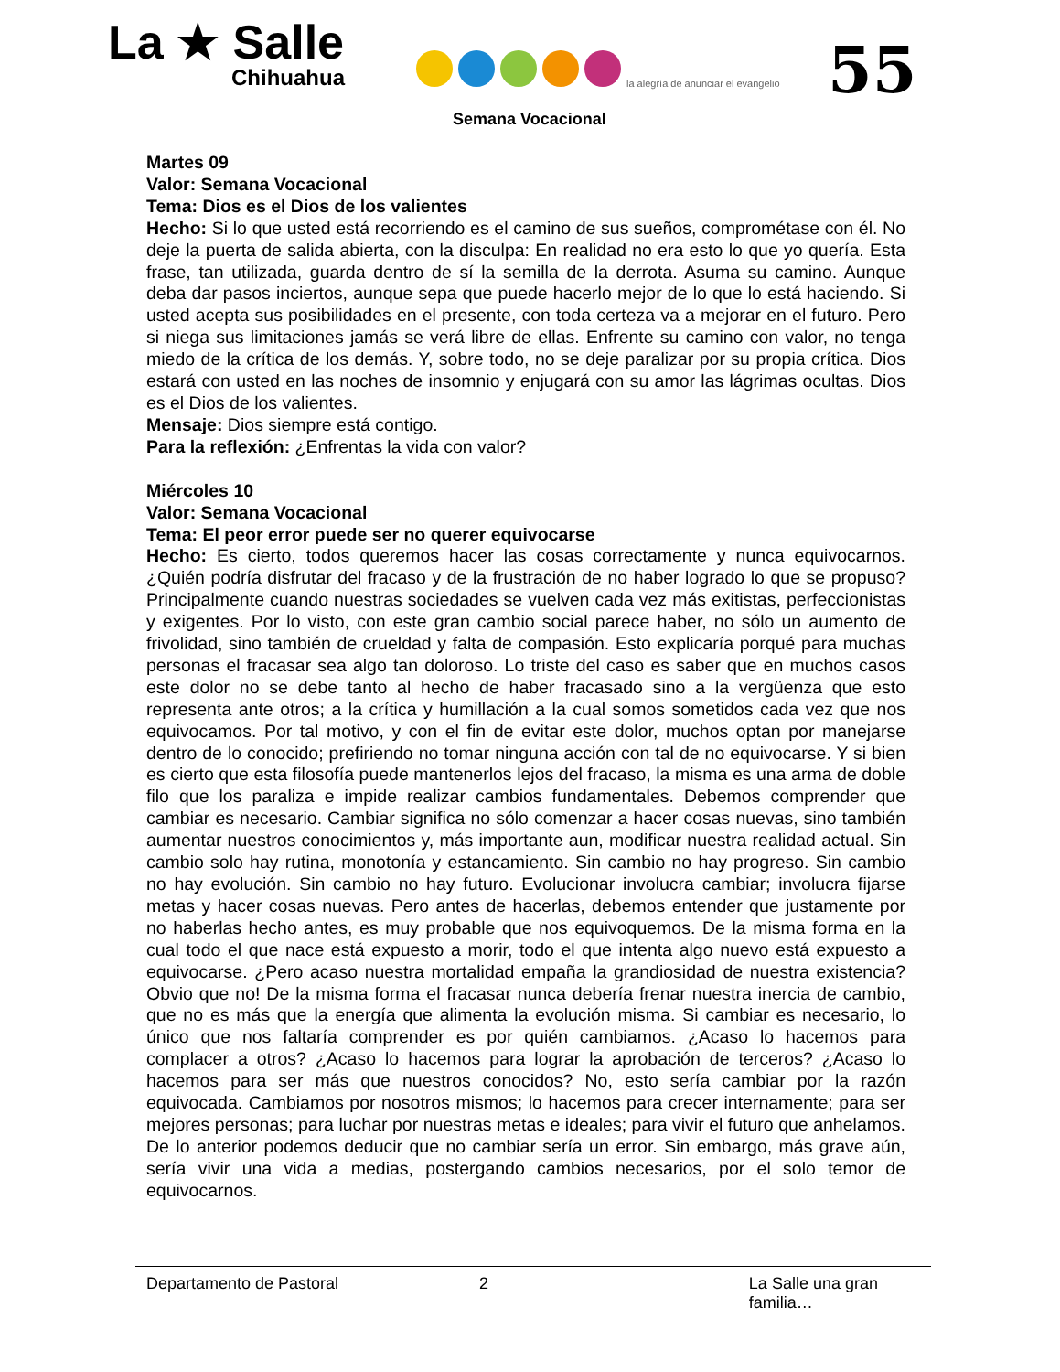La ★ Salle
Chihuahua
la alegría de anunciar el evangelio
Semana Vocacional
55
Martes 09
Valor: Semana Vocacional
Tema: Dios es el Dios de los valientes
Hecho: Si lo que usted está recorriendo es el camino de sus sueños, comprométase con él. No deje la puerta de salida abierta, con la disculpa: En realidad no era esto lo que yo quería. Esta frase, tan utilizada, guarda dentro de sí la semilla de la derrota. Asuma su camino. Aunque deba dar pasos inciertos, aunque sepa que puede hacerlo mejor de lo que lo está haciendo. Si usted acepta sus posibilidades en el presente, con toda certeza va a mejorar en el futuro. Pero si niega sus limitaciones jamás se verá libre de ellas. Enfrente su camino con valor, no tenga miedo de la crítica de los demás. Y, sobre todo, no se deje paralizar por su propia crítica. Dios estará con usted en las noches de insomnio y enjugará con su amor las lágrimas ocultas. Dios es el Dios de los valientes.
Mensaje: Dios siempre está contigo.
Para la reflexión: ¿Enfrentas la vida con valor?
Miércoles 10
Valor: Semana Vocacional
Tema: El peor error puede ser no querer equivocarse
Hecho: Es cierto, todos queremos hacer las cosas correctamente y nunca equivocarnos. ¿Quién podría disfrutar del fracaso y de la frustración de no haber logrado lo que se propuso? Principalmente cuando nuestras sociedades se vuelven cada vez más exitistas, perfeccionistas y exigentes. Por lo visto, con este gran cambio social parece haber, no sólo un aumento de frivolidad, sino también de crueldad y falta de compasión. Esto explicaría porqué para muchas personas el fracasar sea algo tan doloroso. Lo triste del caso es saber que en muchos casos este dolor no se debe tanto al hecho de haber fracasado sino a la vergüenza que esto representa ante otros; a la crítica y humillación a la cual somos sometidos cada vez que nos equivocamos. Por tal motivo, y con el fin de evitar este dolor, muchos optan por manejarse dentro de lo conocido; prefiriendo no tomar ninguna acción con tal de no equivocarse. Y si bien es cierto que esta filosofía puede mantenerlos lejos del fracaso, la misma es una arma de doble filo que los paraliza e impide realizar cambios fundamentales. Debemos comprender que cambiar es necesario. Cambiar significa no sólo comenzar a hacer cosas nuevas, sino también aumentar nuestros conocimientos y, más importante aun, modificar nuestra realidad actual. Sin cambio solo hay rutina, monotonía y estancamiento. Sin cambio no hay progreso. Sin cambio no hay evolución. Sin cambio no hay futuro. Evolucionar involucra cambiar; involucra fijarse metas y hacer cosas nuevas. Pero antes de hacerlas, debemos entender que justamente por no haberlas hecho antes, es muy probable que nos equivoquemos. De la misma forma en la cual todo el que nace está expuesto a morir, todo el que intenta algo nuevo está expuesto a equivocarse. ¿Pero acaso nuestra mortalidad empaña la grandiosidad de nuestra existencia? Obvio que no! De la misma forma el fracasar nunca debería frenar nuestra inercia de cambio, que no es más que la energía que alimenta la evolución misma. Si cambiar es necesario, lo único que nos faltaría comprender es por quién cambiamos. ¿Acaso lo hacemos para complacer a otros? ¿Acaso lo hacemos para lograr la aprobación de terceros? ¿Acaso lo hacemos para ser más que nuestros conocidos? No, esto sería cambiar por la razón equivocada. Cambiamos por nosotros mismos; lo hacemos para crecer internamente; para ser mejores personas; para luchar por nuestras metas e ideales; para vivir el futuro que anhelamos. De lo anterior podemos deducir que no cambiar sería un error. Sin embargo, más grave aún, sería vivir una vida a medias, postergando cambios necesarios, por el solo temor de equivocarnos.
Departamento de Pastoral 2 La Salle una gran familia…